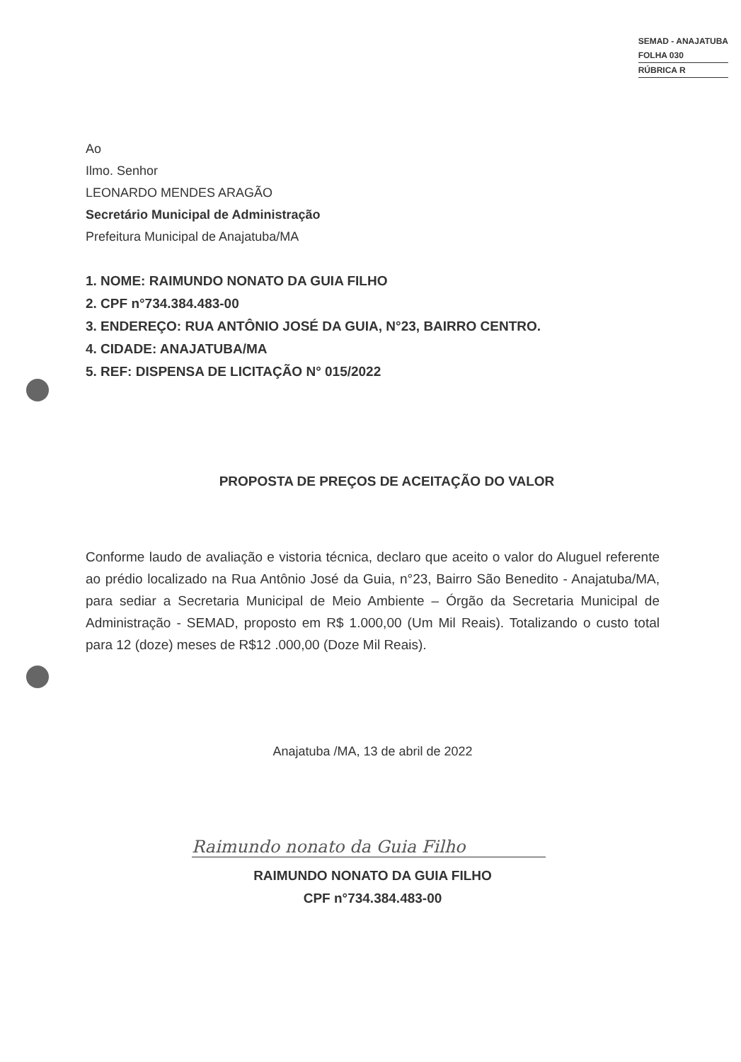SEMAD - ANAJATUBA
FOLHA 030
RÚBRICA R
Ao
Ilmo. Senhor
LEONARDO MENDES ARAGÃO
Secretário Municipal de Administração
Prefeitura Municipal de Anajatuba/MA
1. NOME: RAIMUNDO NONATO DA GUIA FILHO
2. CPF n°734.384.483-00
3. ENDEREÇO: RUA ANTÔNIO JOSÉ DA GUIA, N°23, BAIRRO CENTRO.
4. CIDADE: ANAJATUBA/MA
5. REF: DISPENSA DE LICITAÇÃO N° 015/2022
PROPOSTA DE PREÇOS DE ACEITAÇÃO DO VALOR
Conforme laudo de avaliação e vistoria técnica, declaro que aceito o valor do Aluguel referente ao prédio localizado na Rua Antônio José da Guia, n°23, Bairro São Benedito - Anajatuba/MA, para sediar a Secretaria Municipal de Meio Ambiente – Órgão da Secretaria Municipal de Administração - SEMAD, proposto em R$ 1.000,00 (Um Mil Reais). Totalizando o custo total para 12 (doze) meses de R$12 .000,00 (Doze Mil Reais).
Anajatuba /MA, 13 de abril de 2022
Raimundo nonato da Guia Filho
RAIMUNDO NONATO DA GUIA FILHO
CPF n°734.384.483-00